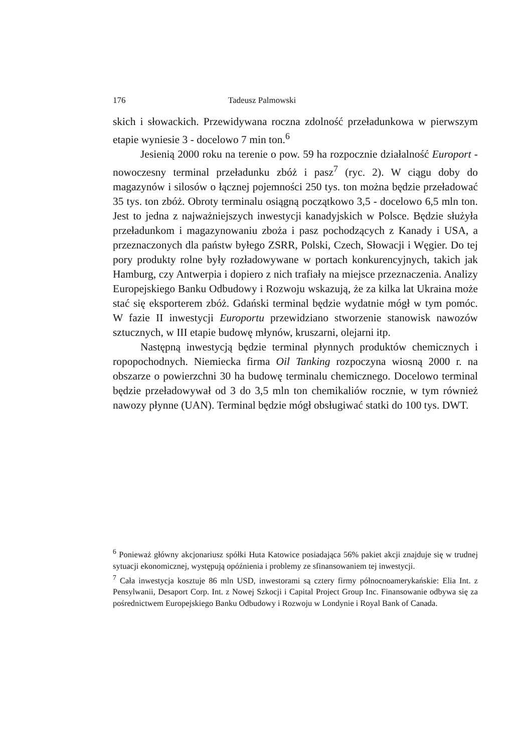176 Tadeusz Palmowski
skich i słowackich. Przewidywana roczna zdolność przeładunkowa w pierwszym etapie wyniesie 3 - docelowo 7 min ton.<sup>6</sup>
Jesienią 2000 roku na terenie o pow. 59 ha rozpocznie działalność Europort - nowoczesny terminal przeładunku zbóż i pasz<sup>7</sup> (ryc. 2). W ciągu doby do magazynów i silosów o łącznej pojemności 250 tys. ton można będzie przeładować 35 tys. ton zbóż. Obroty terminalu osiągną początkowo 3,5 - docelowo 6,5 mln ton. Jest to jedna z najważniejszych inwestycji kanadyjskich w Polsce. Będzie służyła przeładunkom i magazynowaniu zboża i pasz pochodzących z Kanady i USA, a przeznaczonych dla państw byłego ZSRR, Polski, Czech, Słowacji i Węgier. Do tej pory produkty rolne były rozładowywane w portach konkurencyjnych, takich jak Hamburg, czy Antwerpia i dopiero z nich trafiały na miejsce przeznaczenia. Analizy Europejskiego Banku Odbudowy i Rozwoju wskazują, że za kilka lat Ukraina może stać się eksporterem zbóż. Gdański terminal będzie wydatnie mógł w tym pomóc. W fazie II inwestycji Europortu przewidziano stworzenie stanowisk nawozów sztucznych, w III etapie budowę młynów, kruszarni, olejarni itp.
Następną inwestycją będzie terminal płynnych produktów chemicznych i ropopochodnych. Niemiecka firma Oil Tanking rozpoczyna wiosną 2000 r. na obszarze o powierzchni 30 ha budowę terminalu chemicznego. Docelowo terminal będzie przeładowywał od 3 do 3,5 mln ton chemikaliów rocznie, w tym również nawozy płynne (UAN). Terminal będzie mógł obsługiwać statki do 100 tys. DWT.
<sup>6</sup> Ponieważ główny akcjonariusz spółki Huta Katowice posiadająca 56% pakiet akcji znajduje się w trudnej sytuacji ekonomicznej, występują opóźnienia i problemy ze sfinansowaniem tej inwestycji.
<sup>7</sup> Cała inwestycja kosztuje 86 mln USD, inwestorami są cztery firmy północnoamerykańskie: Elia Int. z Pensylwanii, Desaport Corp. Int. z Nowej Szkocji i Capital Project Group Inc. Finansowanie odbywa się za pośrednictwem Europejskiego Banku Odbudowy i Rozwoju w Londynie i Royal Bank of Canada.